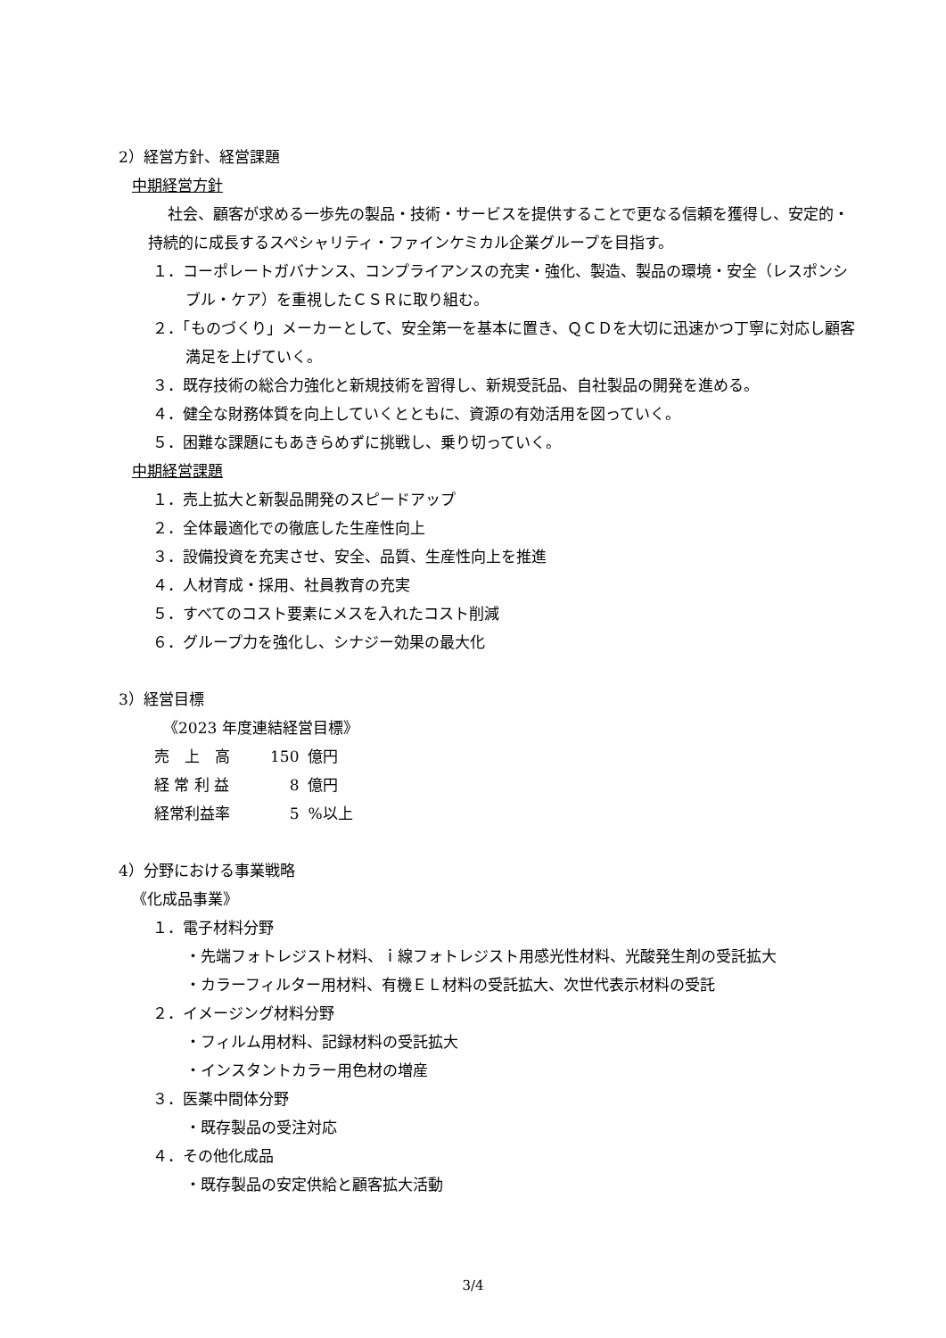2）経営方針、経営課題
中期経営方針
社会、顧客が求める一歩先の製品・技術・サービスを提供することで更なる信頼を獲得し、安定的・持続的に成長するスペシャリティ・ファインケミカル企業グループを目指す。
１．コーポレートガバナンス、コンプライアンスの充実・強化、製造、製品の環境・安全（レスポンシブル・ケア）を重視したＣＳＲに取り組む。
２．「ものづくり」メーカーとして、安全第一を基本に置き、ＱＣＤを大切に迅速かつ丁寧に対応し顧客満足を上げていく。
３．既存技術の総合力強化と新規技術を習得し、新規受託品、自社製品の開発を進める。
４．健全な財務体質を向上していくとともに、資源の有効活用を図っていく。
５．困難な課題にもあきらめずに挑戦し、乗り切っていく。
中期経営課題
１．売上拡大と新製品開発のスピードアップ
２．全体最適化での徹底した生産性向上
３．設備投資を充実させ、安全、品質、生産性向上を推進
４．人材育成・採用、社員教育の充実
５．すべてのコスト要素にメスを入れたコスト削減
６．グループ力を強化し、シナジー効果の最大化
3）経営目標
《2023 年度連結経営目標》
| 売 上 高 | 150 | 億円 |
| 経 常 利 益 | 8 | 億円 |
| 経常利益率 | 5 | %以上 |
4）分野における事業戦略
《化成品事業》
１．電子材料分野
・先端フォトレジスト材料、ｉ線フォトレジスト用感光性材料、光酸発生剤の受託拡大
・カラーフィルター用材料、有機ＥＬ材料の受託拡大、次世代表示材料の受託
２．イメージング材料分野
・フィルム用材料、記録材料の受託拡大
・インスタントカラー用色材の増産
３．医薬中間体分野
・既存製品の受注対応
４．その他化成品
・既存製品の安定供給と顧客拡大活動
3/4